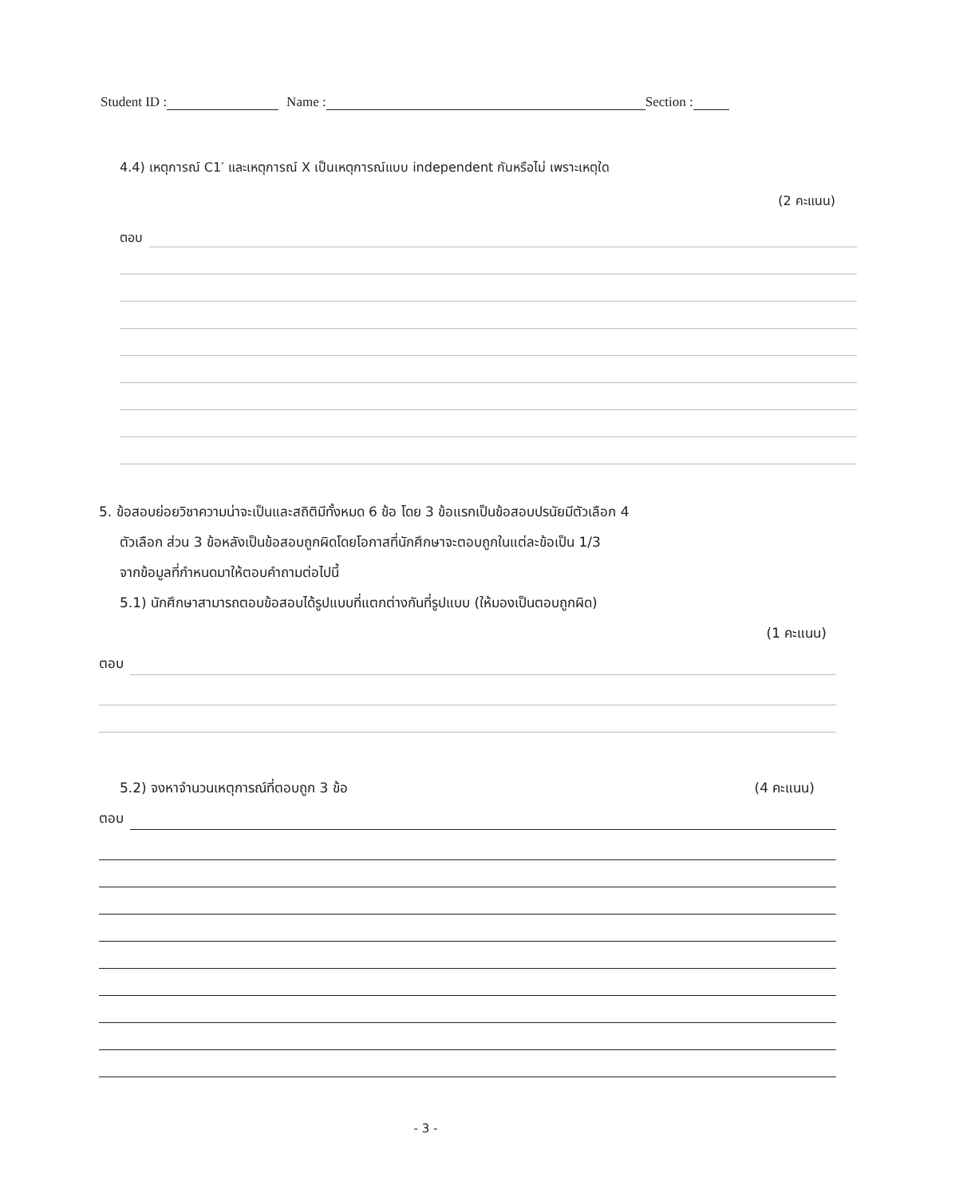Student ID : Name : Section :
4.4) เหตุการณ์ C1′ และเหตุการณ์ X เป็นเหตุการณ์แบบ independent กันหรือไม่ เพราะเหตุใด
(2 คะแนน)
ตอบ
5. ข้อสอบย่อยวิชาความน่าจะเป็นและสถิติมีทั้งหมด 6 ข้อ โดย 3 ข้อแรกเป็นข้อสอบปรนัยมีตัวเลือก 4
ตัวเลือก ส่วน 3 ข้อหลังเป็นข้อสอบถูกผิดโดยโอกาสที่นักศึกษาจะตอบถูกในแต่ละข้อเป็น 1/3
จากข้อมูลที่กำหนดมาให้ตอบคำถามต่อไปนี้
5.1) นักศึกษาสามารถตอบข้อสอบได้รูปแบบที่แตกต่างกันที่รูปแบบ (ให้มองเป็นตอบถูกผิด)
(1 คะแนน)
ตอบ
5.2) จงหาจำนวนเหตุการณ์ที่ตอบถูก 3 ข้อ (4 คะแนน)
ตอบ
- 3 -